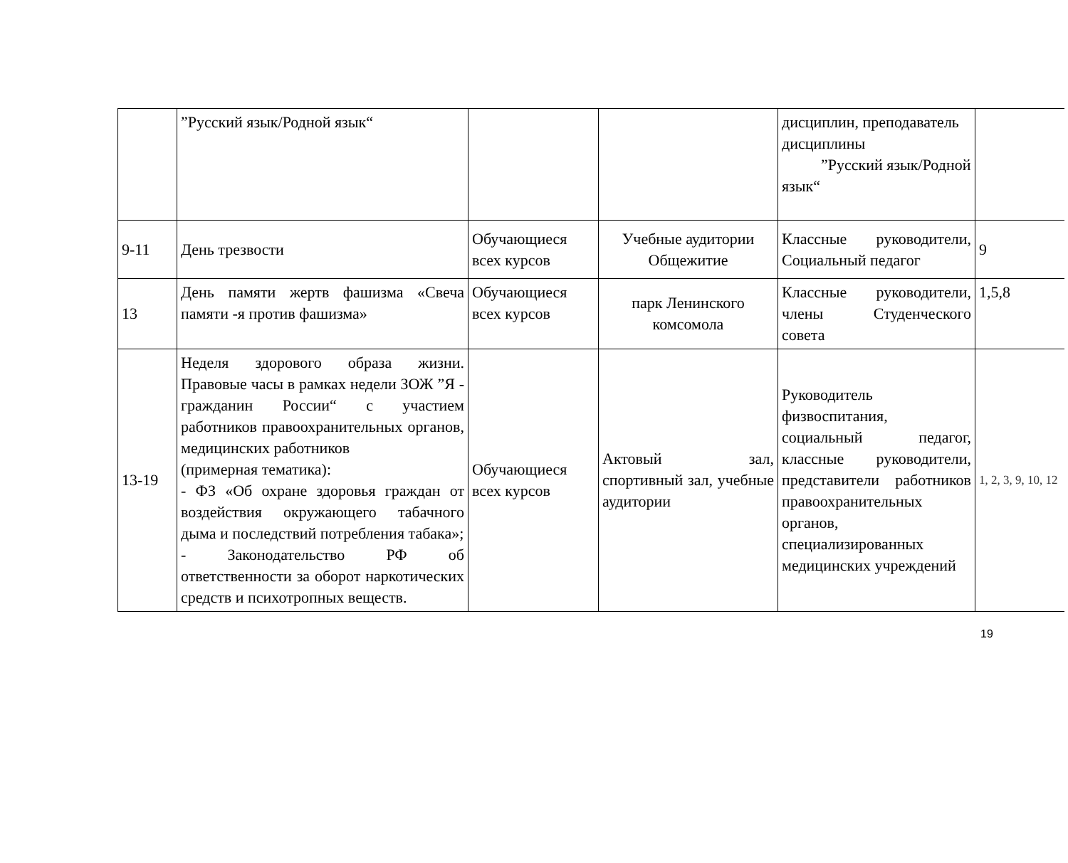| | ”Русский язык/Родной язык“ | | | дисциплин, преподаватель дисциплины ”Русский язык/Родной язык“ | |
| 9-11 | День трезвости | Обучающиеся всех курсов | Учебные аудитории Общежитие | Классные руководители, Социальный педагог | 9 |
| 13 | День памяти жертв фашизма «Свеча памяти -я против фашизма» | Обучающиеся всех курсов | парк Ленинского комсомола | Классные руководители, члены Студенческого совета | 1,5,8 |
| 13-19 | Неделя здорового образа жизни. Правовые часы в рамках недели ЗОЖ ”Я - гражданин России“ с участием работников правоохранительных органов, медицинских работников (примерная тематика): - ФЗ «Об охране здоровья граждан от воздействия окружающего табачного дыма и последствий потребления табака»; - Законодательство РФ об ответственности за оборот наркотических средств и психотропных веществ. | Обучающиеся всех курсов | Актовый зал, спортивный зал, учебные аудитории | Руководитель физвоспитания, социальный педагог, классные руководители, представители работников правоохранительных органов, специализированных медицинских учреждений | 1, 2, 3, 9, 10, 12 |
19